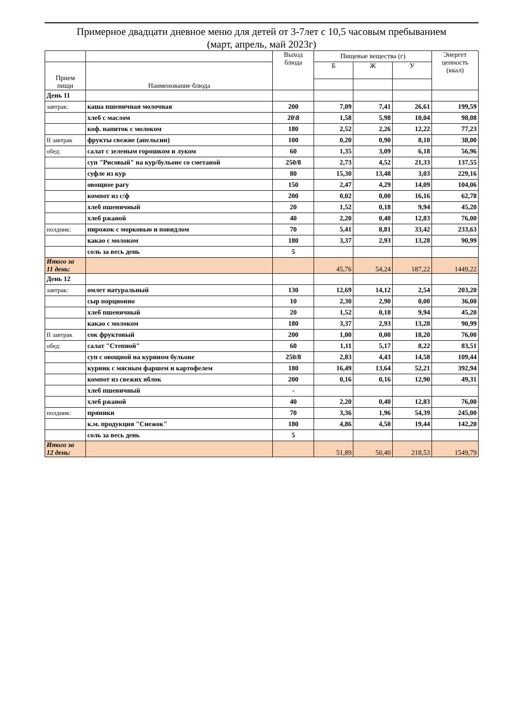Примерное двадцати дневное меню для детей от 3-7лет с 10,5 часовым пребыванием
(март, апрель, май 2023г)
| | | Выход блюда | Пищевые вещества (г) | | | Энергет ценность (ккал) |
| --- | --- | --- | --- | --- | --- | --- |
| Прием пищи | Наименование блюда | | Б | Ж | У | |
| День 11 | | | | | | |
| завтрак: | каша пшеничная молочная | 200 | 7,09 | 7,41 | 26,61 | 199,59 |
| | хлеб с маслом | 20\8 | 1,58 | 5,98 | 10,04 | 98,08 |
| | коф. напиток с молоком | 180 | 2,52 | 2,26 | 12,22 | 77,23 |
| II завтрак | фрукты свежие (апельсин) | 100 | 0,20 | 0,90 | 8,10 | 38,00 |
| обед: | салат с зеленым горошком и луком | 60 | 1,35 | 3,09 | 6,18 | 56,96 |
| | суп "Рисовый" на кур/бульоне со сметаной | 250/8 | 2,73 | 4,52 | 21,33 | 137,55 |
| | суфле из кур | 80 | 15,30 | 13,48 | 3,03 | 229,16 |
| | овощное рагу | 150 | 2,47 | 4,29 | 14,09 | 104,06 |
| | компот из с/ф | 200 | 0,02 | 0,00 | 16,16 | 62,78 |
| | хлеб пшеничный | 20 | 1,52 | 0,18 | 9,94 | 45,20 |
| | хлеб ржаной | 40 | 2,20 | 0,40 | 12,83 | 76,00 |
| полдник: | пирожок с морковью и повидлом | 70 | 5,41 | 8,81 | 33,42 | 233,63 |
| | какао с молоком | 180 | 3,37 | 2,93 | 13,28 | 90,99 |
| | соль за весь день | 5 | | | | |
| Итого за 11 день: | | | 45,76 | 54,24 | 187,22 | 1449,22 |
| День 12 | | | | | | |
| завтрак: | омлет натуральный | 130 | 12,69 | 14,12 | 2,54 | 203,20 |
| | сыр порционно | 10 | 2,30 | 2,90 | 0,00 | 36,00 |
| | хлеб пшеничный | 20 | 1,52 | 0,18 | 9,94 | 45,20 |
| | какао с молоком | 180 | 3,37 | 2,93 | 13,28 | 90,99 |
| II завтрак | сок фруктовый | 200 | 1,00 | 0,00 | 18,20 | 76,00 |
| обед: | салат "Степной" | 60 | 1,11 | 5,17 | 8,22 | 83,51 |
| | суп с овощной на курином бульоне | 250/8 | 2,83 | 4,43 | 14,58 | 109,44 |
| | курник с мясным фаршем и картофелем | 180 | 16,49 | 13,64 | 52,21 | 392,94 |
| | компот из свежих яблок | 200 | 0,16 | 0,16 | 12,90 | 49,31 |
| | хлеб пшеничный | - | | | | |
| | хлеб ржаной | 40 | 2,20 | 0,40 | 12,83 | 76,00 |
| полдник: | пряники | 70 | 3,36 | 1,96 | 54,39 | 245,00 |
| | к.м. продукция "Снежок" | 180 | 4,86 | 4,50 | 19,44 | 142,20 |
| | соль за весь день | 5 | | | | |
| Итого за 12 день: | | | 51,89 | 50,40 | 218,53 | 1549,79 |